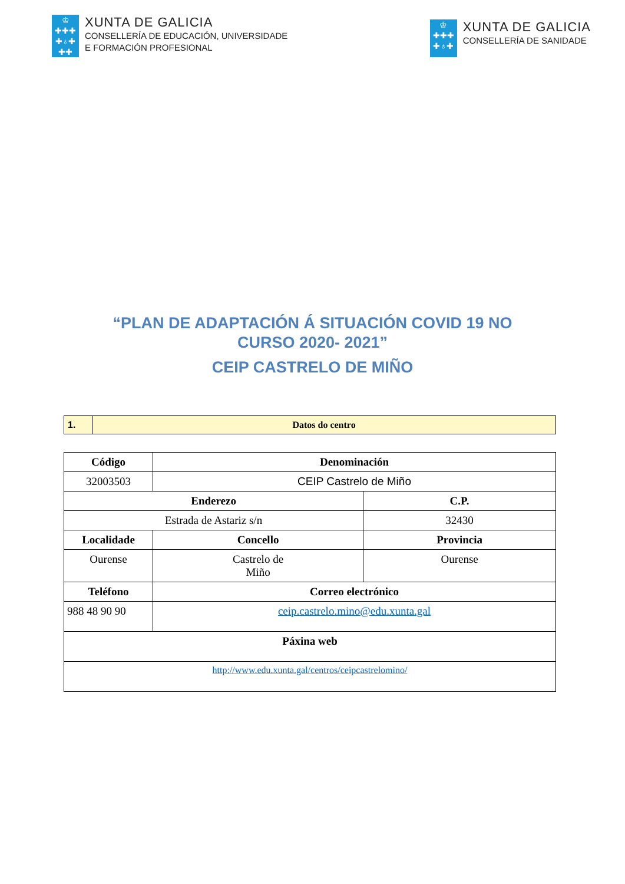♔
✚✚✚
✚♁✚
✚✚
XUNTA DE GALICIA
CONSELLERÍA DE EDUCACIÓN, UNIVERSIDADE
E FORMACIÓN PROFESIONAL
♔
✚✚✚
✚♁✚
XUNTA DE GALICIA
CONSELLERÍA DE SANIDADE
“PLAN DE ADAPTACIÓN Á SITUACIÓN COVID 19 NO
CURSO 2020- 2021”
CEIP CASTRELO DE MIÑO
| 1. | Datos do centro |
| Código | Denominación | | |
| --- | --- | --- | --- |
| 32003503 | CEIP Castrelo de Miño | | |
| Enderezo | | | C.P. |
| Estrada de Astariz s/n | | | 32430 |
| Localidade | | Concello | Provincia |
| Ourense | | Castrelo de Miño | Ourense |
| Teléfono | | Correo electrónico | |
| 988 48 90 90 | | ceip.castrelo.mino@edu.xunta.gal | |
| Páxina web | | | |
| http://www.edu.xunta.gal/centros/ceipcastrelomino/ | | | |